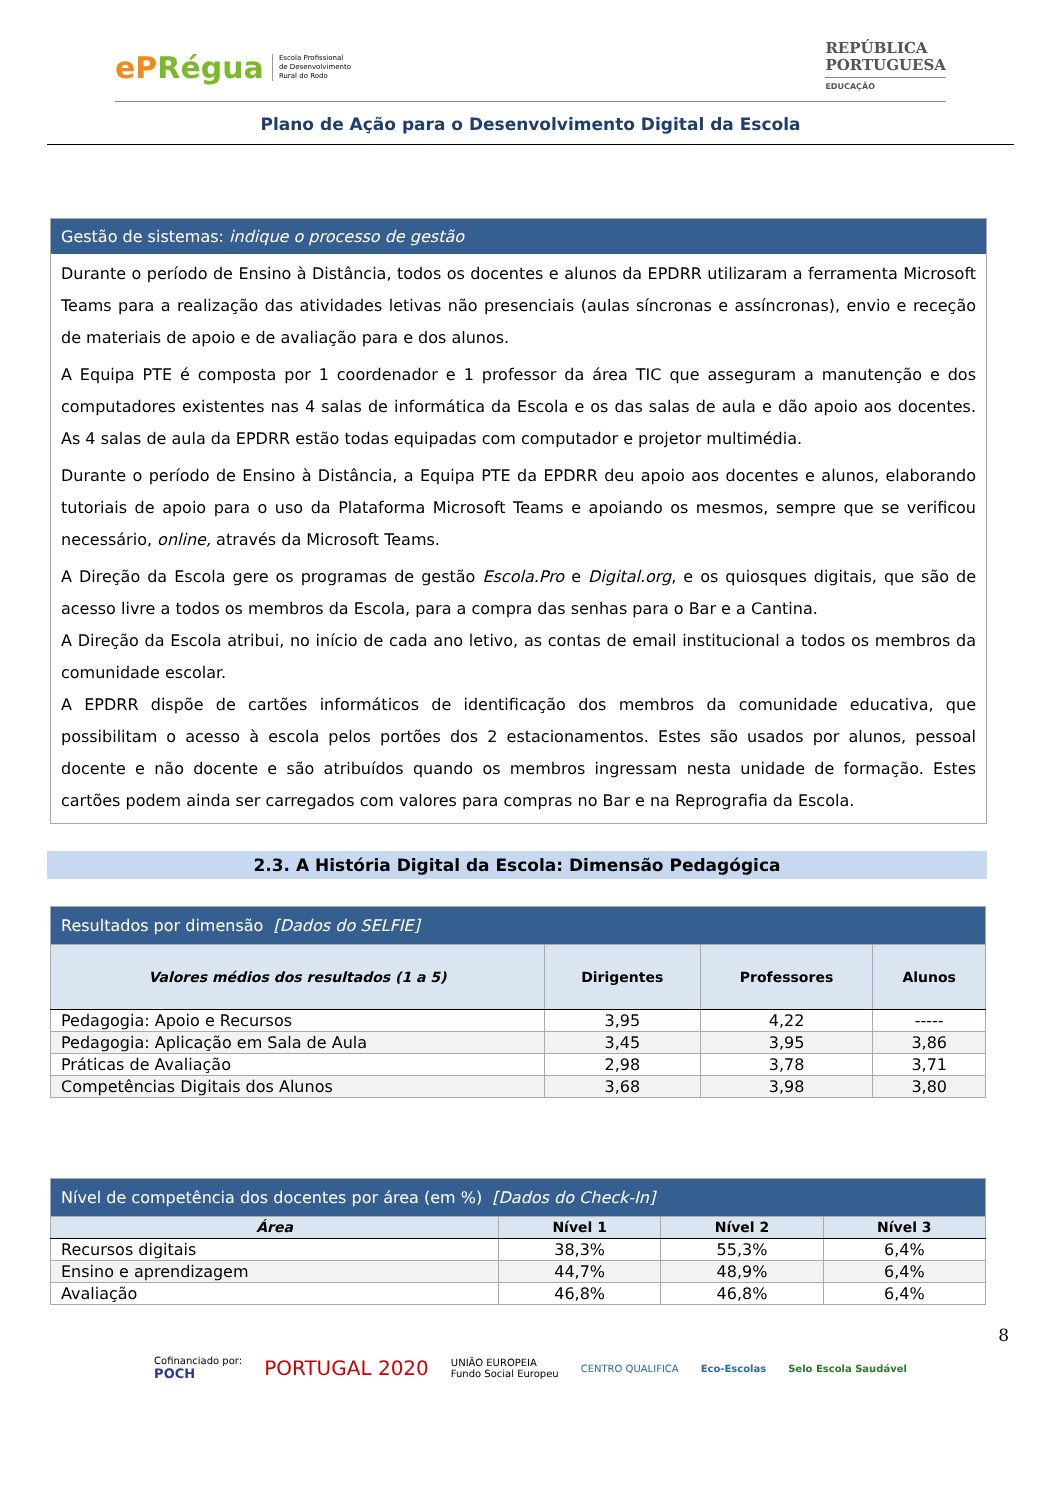ePRégua
Escola Profissional
de Desenvolvimento
Rural do Rodo
REPÚBLICA
PORTUGUESA
EDUCAÇÃO
Plano de Ação para o Desenvolvimento Digital da Escola
Gestão de sistemas: indique o processo de gestão
Durante o período de Ensino à Distância, todos os docentes e alunos da EPDRR utilizaram a ferramenta Microsoft Teams para a realização das atividades letivas não presenciais (aulas síncronas e assíncronas), envio e receção de materiais de apoio e de avaliação para e dos alunos.
A Equipa PTE é composta por 1 coordenador e 1 professor da área TIC que asseguram a manutenção e dos computadores existentes nas 4 salas de informática da Escola e os das salas de aula e dão apoio aos docentes. As 4 salas de aula da EPDRR estão todas equipadas com computador e projetor multimédia.
Durante o período de Ensino à Distância, a Equipa PTE da EPDRR deu apoio aos docentes e alunos, elaborando tutoriais de apoio para o uso da Plataforma Microsoft Teams e apoiando os mesmos, sempre que se verificou necessário, online, através da Microsoft Teams.
A Direção da Escola gere os programas de gestão Escola.Pro e Digital.org, e os quiosques digitais, que são de acesso livre a todos os membros da Escola, para a compra das senhas para o Bar e a Cantina.
A Direção da Escola atribui, no início de cada ano letivo, as contas de email institucional a todos os membros da comunidade escolar.
A EPDRR dispõe de cartões informáticos de identificação dos membros da comunidade educativa, que possibilitam o acesso à escola pelos portões dos 2 estacionamentos. Estes são usados por alunos, pessoal docente e não docente e são atribuídos quando os membros ingressam nesta unidade de formação. Estes cartões podem ainda ser carregados com valores para compras no Bar e na Reprografia da Escola.
2.3. A História Digital da Escola: Dimensão Pedagógica
| Resultados por dimensão [Dados do SELFIE] | | | |
| --- | --- | --- | --- |
| Valores médios dos resultados (1 a 5) | Dirigentes | Professores | Alunos |
| Pedagogia: Apoio e Recursos | 3,95 | 4,22 | ----- |
| Pedagogia: Aplicação em Sala de Aula | 3,45 | 3,95 | 3,86 |
| Práticas de Avaliação | 2,98 | 3,78 | 3,71 |
| Competências Digitais dos Alunos | 3,68 | 3,98 | 3,80 |
| Nível de competência dos docentes por área (em %) [Dados do Check-In] | | | |
| --- | --- | --- | --- |
| Área | Nível 1 | Nível 2 | Nível 3 |
| Recursos digitais | 38,3% | 55,3% | 6,4% |
| Ensino e aprendizagem | 44,7% | 48,9% | 6,4% |
| Avaliação | 46,8% | 46,8% | 6,4% |
8
Cofinanciado por:
POCH
PORTUGAL 2020
UNIÃO EUROPEIA
Fundo Social Europeu
CENTRO QUALIFICA Eco-Escolas Selo Escola Saudável